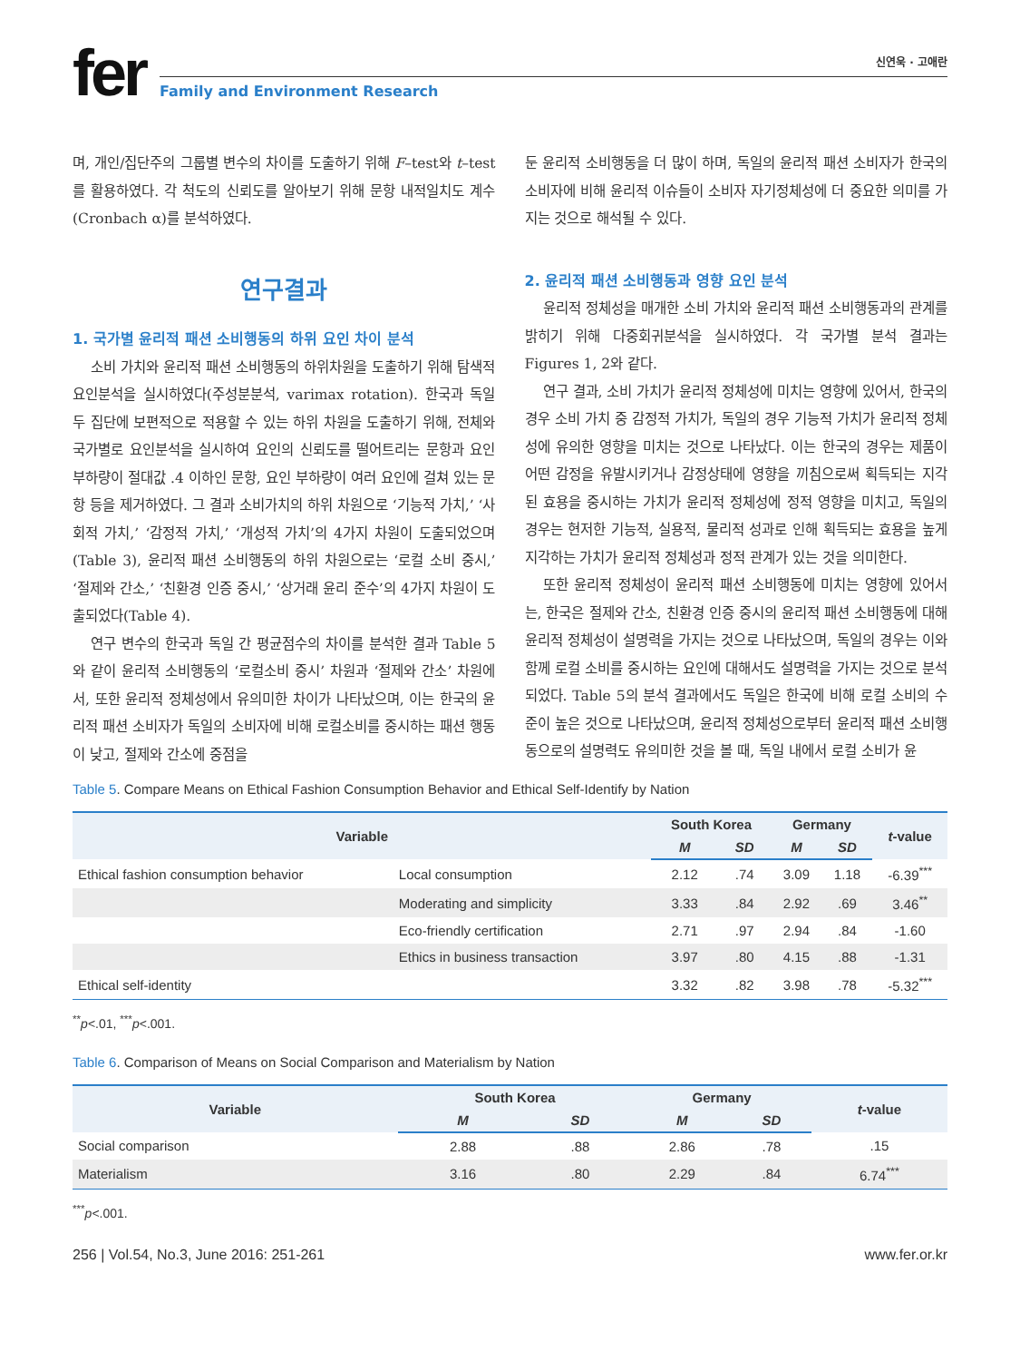fer
신연욱 · 고애란
Family and Environment Research
며, 개인/집단주의 그룹별 변수의 차이를 도출하기 위해 F–test와 t–test를 활용하였다. 각 척도의 신뢰도를 알아보기 위해 문항 내적일치도 계수(Cronbach α)를 분석하였다.
연구결과
1. 국가별 윤리적 패션 소비행동의 하위 요인 차이 분석
소비 가치와 윤리적 패션 소비행동의 하위차원을 도출하기 위해 탐색적 요인분석을 실시하였다(주성분분석, varimax rotation). 한국과 독일 두 집단에 보편적으로 적용할 수 있는 하위 차원을 도출하기 위해, 전체와 국가별로 요인분석을 실시하여 요인의 신뢰도를 떨어트리는 문항과 요인 부하량이 절대값 .4 이하인 문항, 요인 부하량이 여러 요인에 걸쳐 있는 문항 등을 제거하였다. 그 결과 소비가치의 하위 차원으로 ‘기능적 가치,’ ‘사회적 가치,’ ‘감정적 가치,’ ‘개성적 가치’의 4가지 차원이 도출되었으며(Table 3), 윤리적 패션 소비행동의 하위 차원으로는 ‘로컬 소비 중시,’ ‘절제와 간소,’ ‘친환경 인증 중시,’ ‘상거래 윤리 준수’의 4가지 차원이 도출되었다(Table 4).
연구 변수의 한국과 독일 간 평균점수의 차이를 분석한 결과 Table 5와 같이 윤리적 소비행동의 ‘로컬소비 중시’ 차원과 ‘절제와 간소’ 차원에서, 또한 윤리적 정체성에서 유의미한 차이가 나타났으며, 이는 한국의 윤리적 패션 소비자가 독일의 소비자에 비해 로컬소비를 중시하는 패션 행동이 낮고, 절제와 간소에 중점을
둔 윤리적 소비행동을 더 많이 하며, 독일의 윤리적 패션 소비자가 한국의 소비자에 비해 윤리적 이슈들이 소비자 자기정체성에 더 중요한 의미를 가지는 것으로 해석될 수 있다.
2. 윤리적 패션 소비행동과 영향 요인 분석
윤리적 정체성을 매개한 소비 가치와 윤리적 패션 소비행동과의 관계를 밝히기 위해 다중회귀분석을 실시하였다. 각 국가별 분석 결과는 Figures 1, 2와 같다.
연구 결과, 소비 가치가 윤리적 정체성에 미치는 영향에 있어서, 한국의 경우 소비 가치 중 감정적 가치가, 독일의 경우 기능적 가치가 윤리적 정체성에 유의한 영향을 미치는 것으로 나타났다. 이는 한국의 경우는 제품이 어떤 감정을 유발시키거나 감정상태에 영향을 끼침으로써 획득되는 지각된 효용을 중시하는 가치가 윤리적 정체성에 정적 영향을 미치고, 독일의 경우는 현저한 기능적, 실용적, 물리적 성과로 인해 획득되는 효용을 높게 지각하는 가치가 윤리적 정체성과 정적 관계가 있는 것을 의미한다.
또한 윤리적 정체성이 윤리적 패션 소비행동에 미치는 영향에 있어서는, 한국은 절제와 간소, 친환경 인증 중시의 윤리적 패션 소비행동에 대해 윤리적 정체성이 설명력을 가지는 것으로 나타났으며, 독일의 경우는 이와 함께 로컬 소비를 중시하는 요인에 대해서도 설명력을 가지는 것으로 분석되었다. Table 5의 분석 결과에서도 독일은 한국에 비해 로컬 소비의 수준이 높은 것으로 나타났으며, 윤리적 정체성으로부터 윤리적 패션 소비행동으로의 설명력도 유의미한 것을 볼 때, 독일 내에서 로컬 소비가 윤
Table 5. Compare Means on Ethical Fashion Consumption Behavior and Ethical Self-Identify by Nation
| Variable | | South Korea | | Germany | | t -value |
| --- | --- | --- | --- | --- | --- | --- |
| | | M | SD | M | SD | |
| Ethical fashion consumption behavior | Local consumption | 2.12 | .74 | 3.09 | 1.18 | -6.39<sup>***</sup> |
| | Moderating and simplicity | 3.33 | .84 | 2.92 | .69 | 3.46<sup>**</sup> |
| | Eco-friendly certification | 2.71 | .97 | 2.94 | .84 | -1.60 |
| | Ethics in business transaction | 3.97 | .80 | 4.15 | .88 | -1.31 |
| Ethical self-identity | | 3.32 | .82 | 3.98 | .78 | -5.32<sup>***</sup> |
<sup>**</sup> p<.01, <sup>***</sup>p<.001.
Table 6. Comparison of Means on Social Comparison and Materialism by Nation
| Variable | South Korea | | Germany | | t -value |
| --- | --- | --- | --- | --- | --- |
| | M | SD | M | SD | |
| Social comparison | 2.88 | .88 | 2.86 | .78 | .15 |
| Materialism | 3.16 | .80 | 2.29 | .84 | 6.74<sup>***</sup> |
<sup>***</sup> p<.001.
256 | Vol.54, No.3, June 2016: 251-261 www.fer.or.kr